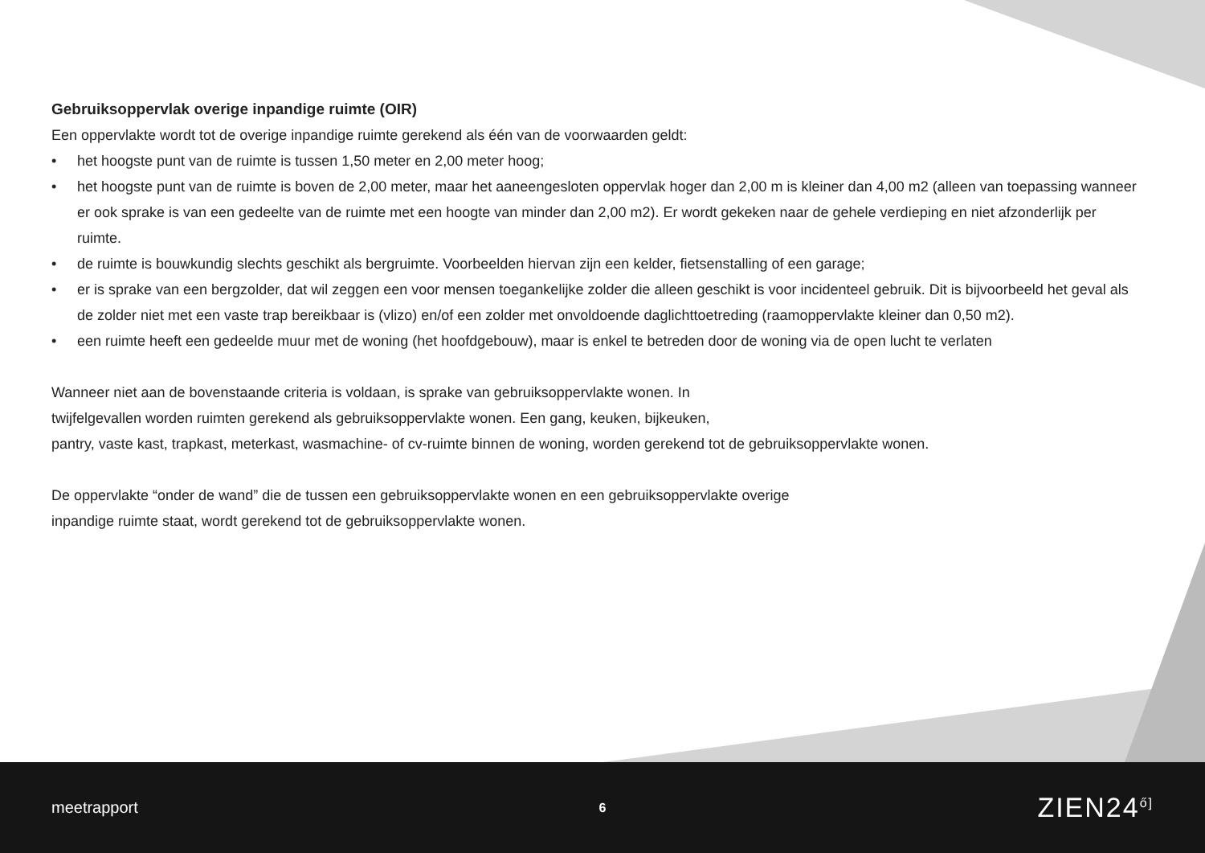Gebruiksoppervlak overige inpandige ruimte (OIR)
Een oppervlakte wordt tot de overige inpandige ruimte gerekend als één van de voorwaarden geldt:
• het hoogste punt van de ruimte is tussen 1,50 meter en 2,00 meter hoog;
• het hoogste punt van de ruimte is boven de 2,00 meter, maar het aaneengesloten oppervlak hoger dan 2,00 m is kleiner dan 4,00 m2 (alleen van toepassing wanneer er ook sprake is van een gedeelte van de ruimte met een hoogte van minder dan 2,00 m2). Er wordt gekeken naar de gehele verdieping en niet afzonderlijk per ruimte.
• de ruimte is bouwkundig slechts geschikt als bergruimte. Voorbeelden hiervan zijn een kelder, fietsenstalling of een garage;
• er is sprake van een bergzolder, dat wil zeggen een voor mensen toegankelijke zolder die alleen geschikt is voor incidenteel gebruik. Dit is bijvoorbeeld het geval als de zolder niet met een vaste trap bereikbaar is (vlizo) en/of een zolder met onvoldoende daglichttoetreding (raamoppervlakte kleiner dan 0,50 m2).
• een ruimte heeft een gedeelde muur met de woning (het hoofdgebouw), maar is enkel te betreden door de woning via de open lucht te verlaten
Wanneer niet aan de bovenstaande criteria is voldaan, is sprake van gebruiksoppervlakte wonen. In
twijfelgevallen worden ruimten gerekend als gebruiksoppervlakte wonen. Een gang, keuken, bijkeuken,
pantry, vaste kast, trapkast, meterkast, wasmachine- of cv-ruimte binnen de woning, worden gerekend tot de gebruiksoppervlakte wonen.
De oppervlakte “onder de wand” die de tussen een gebruiksoppervlakte wonen en een gebruiksoppervlakte overige
inpandige ruimte staat, wordt gerekend tot de gebruiksoppervlakte wonen.
meetrapport
6
ZIEN24<sup>ő]</sup>